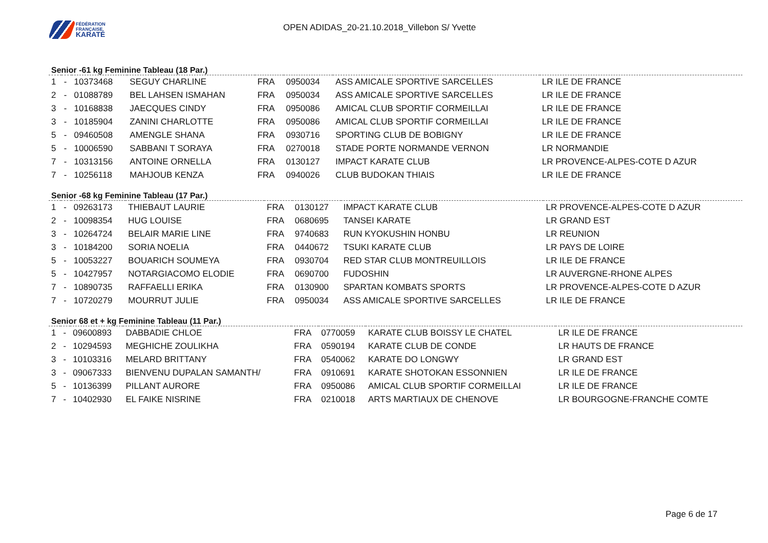FÉDÉRATION
FRANÇAISE
KARATÉ
OPEN ADIDAS_20-21.10.2018_Villebon S/ Yvette
Senior -61 kg Feminine Tableau (18 Par.)
| 1 | - | 10373468 | SEGUY CHARLINE | FRA | 0950034 | ASS AMICALE SPORTIVE SARCELLES | LR ILE DE FRANCE |
| 2 | - | 01088789 | BEL LAHSEN ISMAHAN | FRA | 0950034 | ASS AMICALE SPORTIVE SARCELLES | LR ILE DE FRANCE |
| 3 | - | 10168838 | JAECQUES CINDY | FRA | 0950086 | AMICAL CLUB SPORTIF CORMEILLAI | LR ILE DE FRANCE |
| 3 | - | 10185904 | ZANINI CHARLOTTE | FRA | 0950086 | AMICAL CLUB SPORTIF CORMEILLAI | LR ILE DE FRANCE |
| 5 | - | 09460508 | AMENGLE SHANA | FRA | 0930716 | SPORTING CLUB DE BOBIGNY | LR ILE DE FRANCE |
| 5 | - | 10006590 | SABBANI T SORAYA | FRA | 0270018 | STADE PORTE NORMANDE VERNON | LR NORMANDIE |
| 7 | - | 10313156 | ANTOINE ORNELLA | FRA | 0130127 | IMPACT KARATE CLUB | LR PROVENCE-ALPES-COTE D AZUR |
| 7 | - | 10256118 | MAHJOUB KENZA | FRA | 0940026 | CLUB BUDOKAN THIAIS | LR ILE DE FRANCE |
Senior -68 kg Feminine Tableau (17 Par.)
| 1 | - | 09263173 | THIEBAUT LAURIE | FRA | 0130127 | IMPACT KARATE CLUB | LR PROVENCE-ALPES-COTE D AZUR |
| 2 | - | 10098354 | HUG LOUISE | FRA | 0680695 | TANSEI KARATE | LR GRAND EST |
| 3 | - | 10264724 | BELAIR MARIE LINE | FRA | 9740683 | RUN KYOKUSHIN HONBU | LR REUNION |
| 3 | - | 10184200 | SORIA NOELIA | FRA | 0440672 | TSUKI KARATE CLUB | LR PAYS DE LOIRE |
| 5 | - | 10053227 | BOUARICH SOUMEYA | FRA | 0930704 | RED STAR CLUB MONTREUILLOIS | LR ILE DE FRANCE |
| 5 | - | 10427957 | NOTARGIACOMO ELODIE | FRA | 0690700 | FUDOSHIN | LR AUVERGNE-RHONE ALPES |
| 7 | - | 10890735 | RAFFAELLI ERIKA | FRA | 0130900 | SPARTAN KOMBATS SPORTS | LR PROVENCE-ALPES-COTE D AZUR |
| 7 | - | 10720279 | MOURRUT JULIE | FRA | 0950034 | ASS AMICALE SPORTIVE SARCELLES | LR ILE DE FRANCE |
Senior 68 et + kg Feminine Tableau (11 Par.)
| 1 | - | 09600893 | DABBADIE CHLOE | FRA | 0770059 | KARATE CLUB BOISSY LE CHATEL | LR ILE DE FRANCE |
| 2 | - | 10294593 | MEGHICHE ZOULIKHA | FRA | 0590194 | KARATE CLUB DE CONDE | LR HAUTS DE FRANCE |
| 3 | - | 10103316 | MELARD BRITTANY | FRA | 0540062 | KARATE DO LONGWY | LR GRAND EST |
| 3 | - | 09067333 | BIENVENU DUPALAN SAMANTH/ | FRA | 0910691 | KARATE SHOTOKAN ESSONNIEN | LR ILE DE FRANCE |
| 5 | - | 10136399 | PILLANT AURORE | FRA | 0950086 | AMICAL CLUB SPORTIF CORMEILLAI | LR ILE DE FRANCE |
| 7 | - | 10402930 | EL FAIKE NISRINE | FRA | 0210018 | ARTS MARTIAUX DE CHENOVE | LR BOURGOGNE-FRANCHE COMTE |
Page 6 de 17